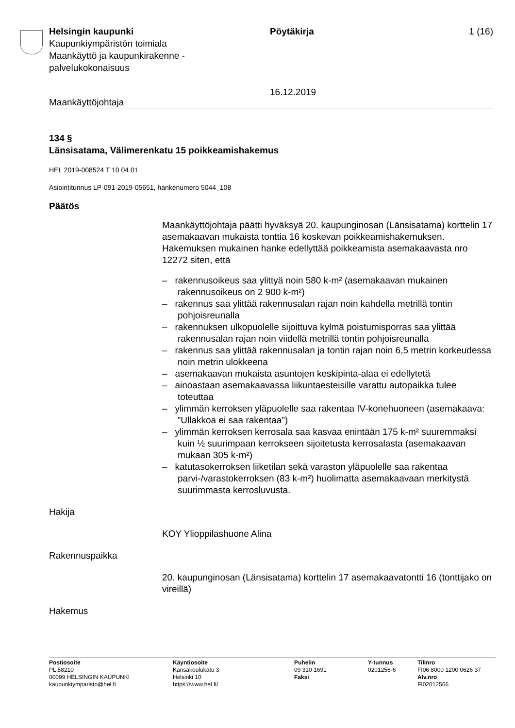Helsingin kaupunki
Kaupunkiympäristön toimiala
Maankäyttö ja kaupunkirakenne -
palvelukokonaisuus
Pöytäkirja
16.12.2019
1 (16)
Maankäyttöjohtaja
134 §
Länsisatama, Välimerenkatu 15 poikkeamishakemus
HEL 2019-008524 T 10 04 01
Asiointitunnus LP-091-2019-05651, hankenumero 5044_108
Päätös
Maankäyttöjohtaja päätti hyväksyä 20. kaupunginosan (Länsisatama) korttelin 17 asemakaavan mukaista tonttia 16 koskevan poikkeamishakemuksen. Hakemuksen mukainen hanke edellyttää poikkeamista asemakaavasta nro 12272 siten, että
– rakennusoikeus saa ylittyä noin 580 k-m² (asemakaavan mukainen rakennusoikeus on 2 900 k-m²)
– rakennus saa ylittää rakennusalan rajan noin kahdella metrillä tontin pohjoisreunalla
– rakennuksen ulkopuolelle sijoittuva kylmä poistumisporras saa ylittää rakennusalan rajan noin viidellä metrillä tontin pohjoisreunalla
– rakennus saa ylittää rakennusalan ja tontin rajan noin 6,5 metrin korkeudessa noin metrin ulokkeena
– asemakaavan mukaista asuntojen keskipinta-alaa ei edellytetä
– ainoastaan asemakaavassa liikuntaesteisille varattu autopaikka tulee toteuttaa
– ylimmän kerroksen yläpuolelle saa rakentaa IV-konehuoneen (asemakaava: ”Ullakkoa ei saa rakentaa”)
– ylimmän kerroksen kerrosala saa kasvaa enintään 175 k-m² suuremmaksi kuin ½ suurimpaan kerrokseen sijoitetusta kerrosalasta (asemakaavan mukaan 305 k-m²)
– katutasokerroksen liiketilan sekä varaston yläpuolelle saa rakentaa parvi-/varastokerroksen (83 k-m²) huolimatta asemakaavaan merkitystä suurimmasta kerrosluvusta.
Hakija
KOY Ylioppilashuone Alina
Rakennuspaikka
20. kaupunginosan (Länsisatama) korttelin 17 asemakaavatontti 16 (tonttijako on vireillä)
Hakemus
Postiosoite
PL 58210
00099 HELSINGIN KAUPUNKI
kaupunkiymparisto@hel.fi
Käyntiosoite
Kansakoulukatu 3
Helsinki 10
https://www.hel.fi/
Puhelin
09 310 1691
Faksi
Y-tunnus
0201256-6
Tilinro
FI06 8000 1200 0626 37
Alv.nro
FI02012566